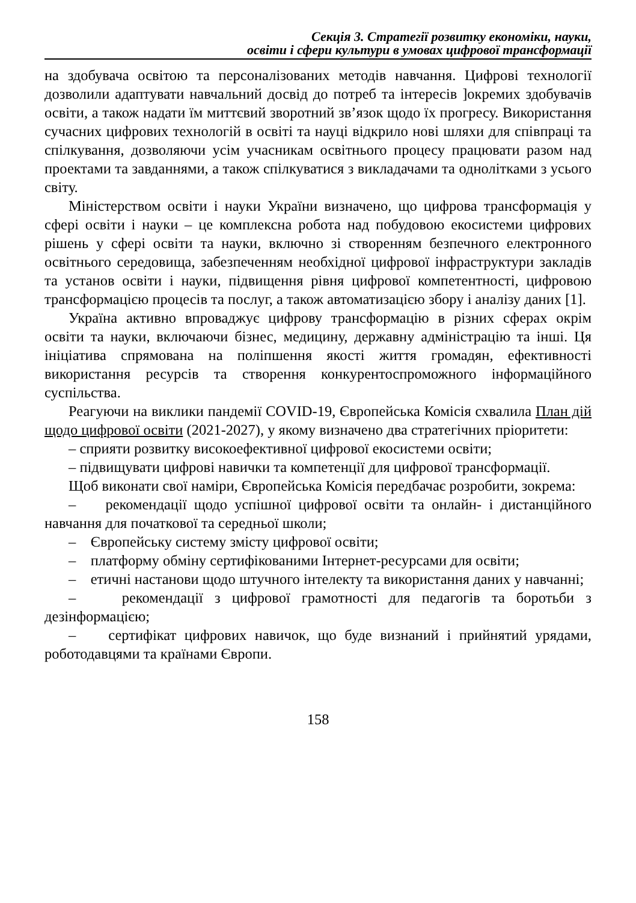Секція 3. Стратегії розвитку економіки, науки,
освіти і сфери культури в умовах цифрової трансформації
на здобувача освітою та персоналізованих методів навчання. Цифрові технології дозволили адаптувати навчальний досвід до потреб та інтересів ]окремих здобувачів освіти, а також надати їм миттєвий зворотний зв’язок щодо їх прогресу. Використання сучасних цифрових технологій в освіті та науці відкрило нові шляхи для співпраці та спілкування, дозволяючи усім учасникам освітнього процесу працювати разом над проектами та завданнями, а також спілкуватися з викладачами та однолітками з усього світу.
Міністерством освіти і науки України визначено, що цифрова трансформація у сфері освіти і науки – це комплексна робота над побудовою екосистеми цифрових рішень у сфері освіти та науки, включно зі створенням безпечного електронного освітнього середовища, забезпеченням необхідної цифрової інфраструктури закладів та установ освіти і науки, підвищення рівня цифрової компетентності, цифровою трансформацією процесів та послуг, а також автоматизацією збору і аналізу даних [1].
Україна активно впроваджує цифрову трансформацію в різних сферах окрім освіти та науки, включаючи бізнес, медицину, державну адміністрацію та інші. Ця ініціатива спрямована на поліпшення якості життя громадян, ефективності використання ресурсів та створення конкурентоспроможного інформаційного суспільства.
Реагуючи на виклики пандемії COVID-19, Європейська Комісія схвалила План дій щодо цифрової освіти (2021-2027), у якому визначено два стратегічних пріоритети:
– сприяти розвитку високоефективної цифрової екосистеми освіти;
– підвищувати цифрові навички та компетенції для цифрової трансформації.
Щоб виконати свої наміри, Європейська Комісія передбачає розробити, зокрема:
– рекомендації щодо успішної цифрової освіти та онлайн- і дистанційного навчання для початкової та середньої школи;
– Європейську систему змісту цифрової освіти;
– платформу обміну сертифікованими Інтернет-ресурсами для освіти;
– етичні настанови щодо штучного інтелекту та використання даних у навчанні;
– рекомендації з цифрової грамотності для педагогів та боротьби з дезінформацією;
– сертифікат цифрових навичок, що буде визнаний і прийнятий урядами, роботодавцями та країнами Європи.
158